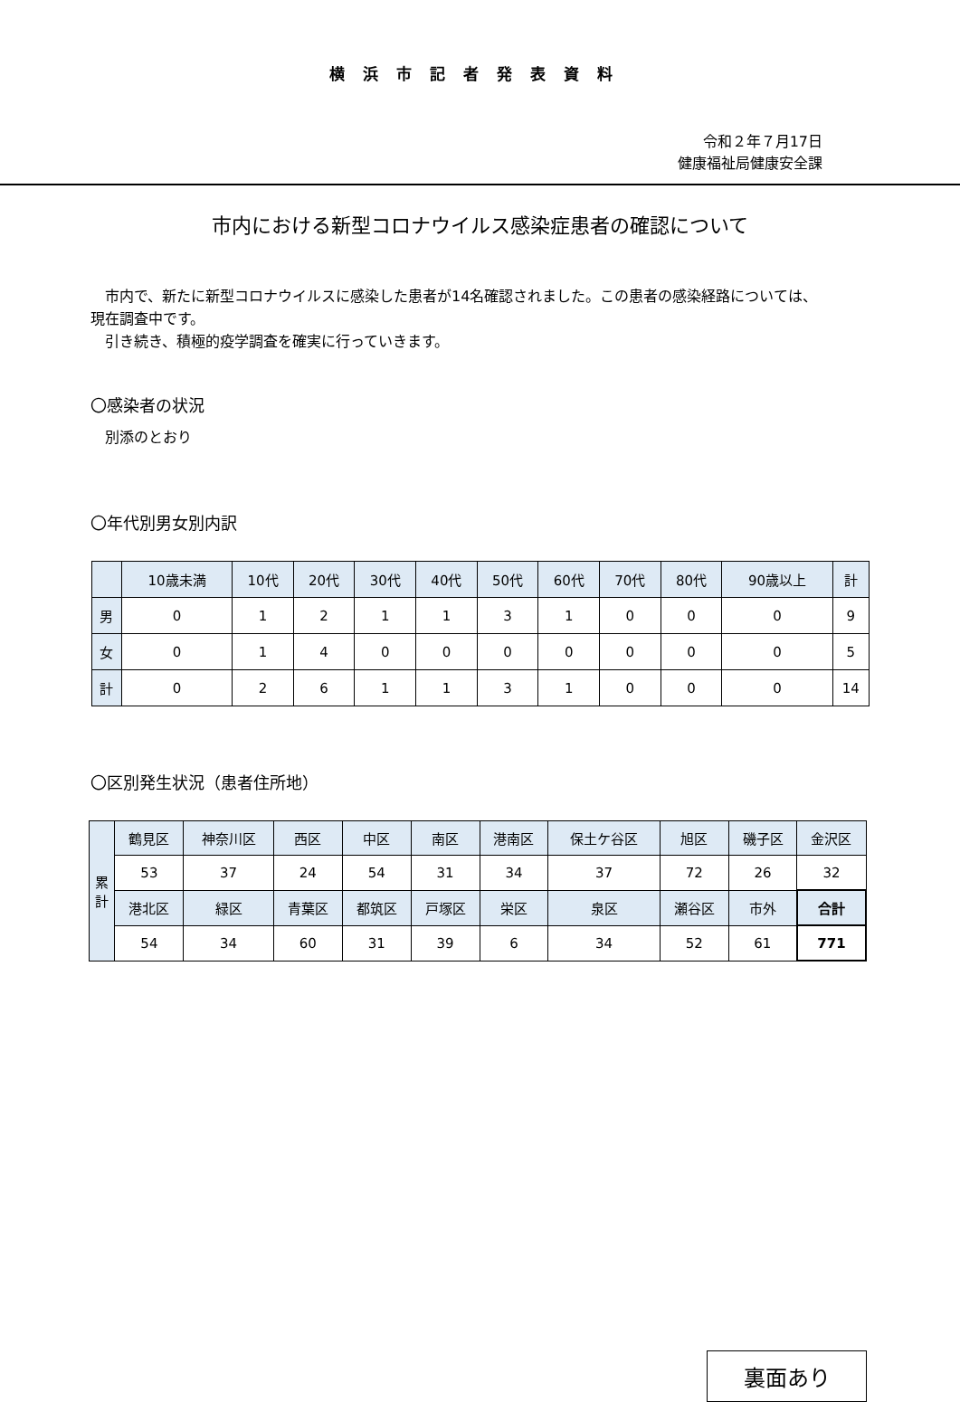横浜市記者発表資料
令和２年７月17日
健康福祉局健康安全課
市内における新型コロナウイルス感染症患者の確認について
　市内で、新たに新型コロナウイルスに感染した患者が14名確認されました。この患者の感染経路については、現在調査中です。
　引き続き、積極的疫学調査を確実に行っていきます。
〇感染者の状況
　別添のとおり
〇年代別男女別内訳
| | 10歳未満 | 10代 | 20代 | 30代 | 40代 | 50代 | 60代 | 70代 | 80代 | 90歳以上 | 計 |
| --- | --- | --- | --- | --- | --- | --- | --- | --- | --- | --- | --- |
| 男 | 0 | 1 | 2 | 1 | 1 | 3 | 1 | 0 | 0 | 0 | 9 |
| 女 | 0 | 1 | 4 | 0 | 0 | 0 | 0 | 0 | 0 | 0 | 5 |
| 計 | 0 | 2 | 6 | 1 | 1 | 3 | 1 | 0 | 0 | 0 | 14 |
〇区別発生状況（患者住所地）
| 累 計 | 鶴見区 | 神奈川区 | 西区 | 中区 | 南区 | 港南区 | 保土ケ谷区 | 旭区 | 磯子区 | 金沢区 |
| --- | --- | --- | --- | --- | --- | --- | --- | --- | --- | --- |
| | 53 | 37 | 24 | 54 | 31 | 34 | 37 | 72 | 26 | 32 |
| | 港北区 | 緑区 | 青葉区 | 都筑区 | 戸塚区 | 栄区 | 泉区 | 瀬谷区 | 市外 | 合計 |
| | 54 | 34 | 60 | 31 | 39 | 6 | 34 | 52 | 61 | 771 |
裏面あり